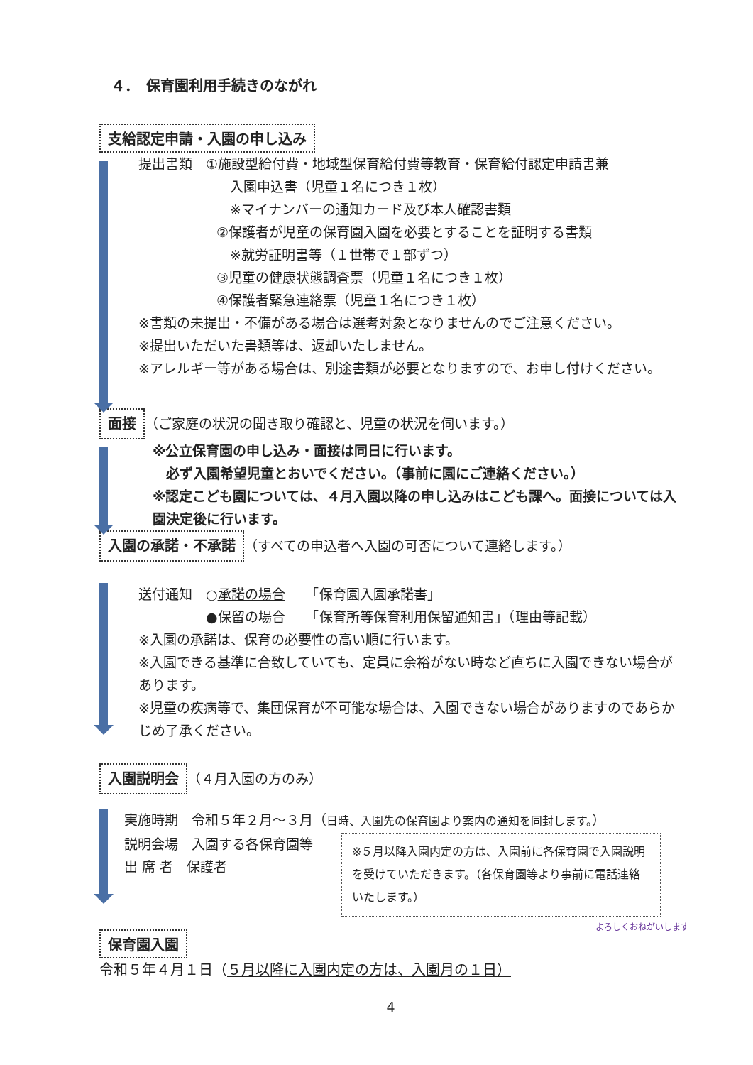４．　保育園利用手続きのながれ
支給認定申請・入園の申し込み
提出書類　①施設型給付費・地域型保育給付費等教育・保育給付認定申請書兼
　入園申込書（児童１名につき１枚）
　※マイナンバーの通知カード及び本人確認書類
②保護者が児童の保育園入園を必要とすることを証明する書類
　※就労証明書等（１世帯で１部ずつ）
③児童の健康状態調査票（児童１名につき１枚）
④保護者緊急連絡票（児童１名につき１枚）
※書類の未提出・不備がある場合は選考対象となりませんのでご注意ください。
※提出いただいた書類等は、返却いたしません。
※アレルギー等がある場合は、別途書類が必要となりますので、お申し付けください。
面接 （ご家庭の状況の聞き取り確認と、児童の状況を伺います。）
※公立保育園の申し込み・面接は同日に行います。
　必ず入園希望児童とおいでください。（事前に園にご連絡ください。）
※認定こども園については、４月入園以降の申し込みはこども課へ。面接については入園決定後に行います。
入園の承諾・不承諾 （すべての申込者へ入園の可否について連絡します。）
送付通知　○承諾の場合　　「保育園入園承諾書」
　　　　　●保留の場合　　「保育所等保育利用保留通知書」（理由等記載）
※入園の承諾は、保育の必要性の高い順に行います。
※入園できる基準に合致していても、定員に余裕がない時など直ちに入園できない場合があります。
※児童の疾病等で、集団保育が不可能な場合は、入園できない場合がありますのであらかじめ了承ください。
入園説明会 （４月入園の方のみ）
実施時期　令和５年２月～３月（日時、入園先の保育園より案内の通知を同封します。）
※５月以降入園内定の方は、入園前に各保育園で入園説明を受けていただきます。（各保育園等より事前に電話連絡いたします。）
説明会場　入園する各保育園等
出 席 者　保護者
保育園入園
令和５年４月１日（５月以降に入園内定の方は、入園月の１日）
4
よろしくおねがいします